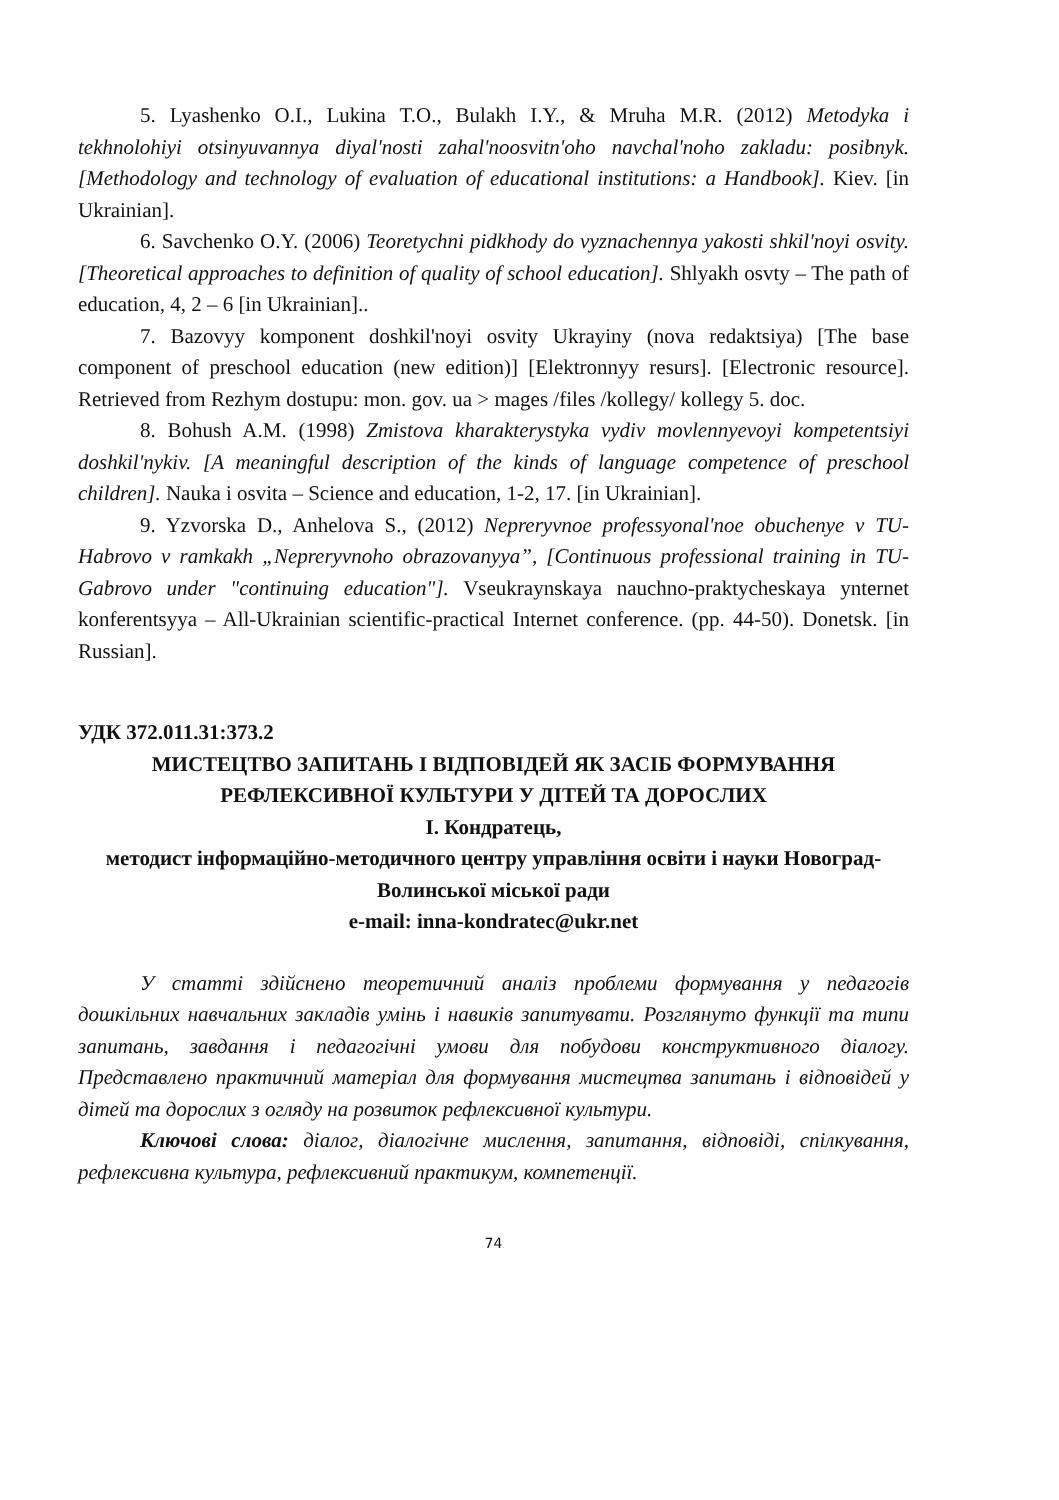5. Lyashenko O.I., Lukina T.O., Bulakh I.Y., & Mruha M.R. (2012) Metodyka i tekhnolohiyi otsinyuvannya diyal'nosti zahal'noosvitn'oho navchal'noho zakladu: posibnyk. [Methodology and technology of evaluation of educational institutions: a Handbook]. Kiev. [in Ukrainian].
6. Savchenko O.Y. (2006) Teoretychni pidkhody do vyznachennya yakosti shkil'noyi osvity. [Theoretical approaches to definition of quality of school education]. Shlyakh osvty – The path of education, 4, 2 – 6 [in Ukrainian]..
7. Bazovyy komponent doshkil'noyi osvity Ukrayiny (nova redaktsiya) [The base component of preschool education (new edition)] [Elektronnyy resurs]. [Electronic resource]. Retrieved from Rezhym dostupu: mon. gov. ua > mages /files /kollegy/ kollegy 5. doc.
8. Bohush A.M. (1998) Zmistova kharakterystyka vydiv movlennyevoyi kompetentsiyi doshkil'nykiv. [A meaningful description of the kinds of language competence of preschool children]. Nauka i osvita – Science and education, 1-2, 17. [in Ukrainian].
9. Yzvorska D., Anhelova S., (2012) Nepreryvnoe professyonal'noe obuchenye v TU-Habrovo v ramkakh „Nepreryvnoho obrazovanyya”, [Continuous professional training in TU-Gabrovo under "continuing education"]. Vseukraynskaya nauchno-praktycheskaya ynternet konferentsyya – All-Ukrainian scientific-practical Internet conference. (pp. 44-50). Donetsk. [in Russian].
УДК 372.011.31:373.2
МИСТЕЦТВО ЗАПИТАНЬ І ВІДПОВІДЕЙ ЯК ЗАСІБ ФОРМУВАННЯ РЕФЛЕКСИВНОЇ КУЛЬТУРИ У ДІТЕЙ ТА ДОРОСЛИХ
І. Кондратець,
методист інформаційно-методичного центру управління освіти і науки Новоград-Волинської міської ради
e-mail: inna-kondratec@ukr.net
У статті здійснено теоретичний аналіз проблеми формування у педагогів дошкільних навчальних закладів умінь і навиків запитувати. Розглянуто функції та типи запитань, завдання і педагогічні умови для побудови конструктивного діалогу. Представлено практичний матеріал для формування мистецтва запитань і відповідей у дітей та дорослих з огляду на розвиток рефлексивної культури.
Ключові слова: діалог, діалогічне мислення, запитання, відповіді, спілкування, рефлексивна культура, рефлексивний практикум, компетенції.
74